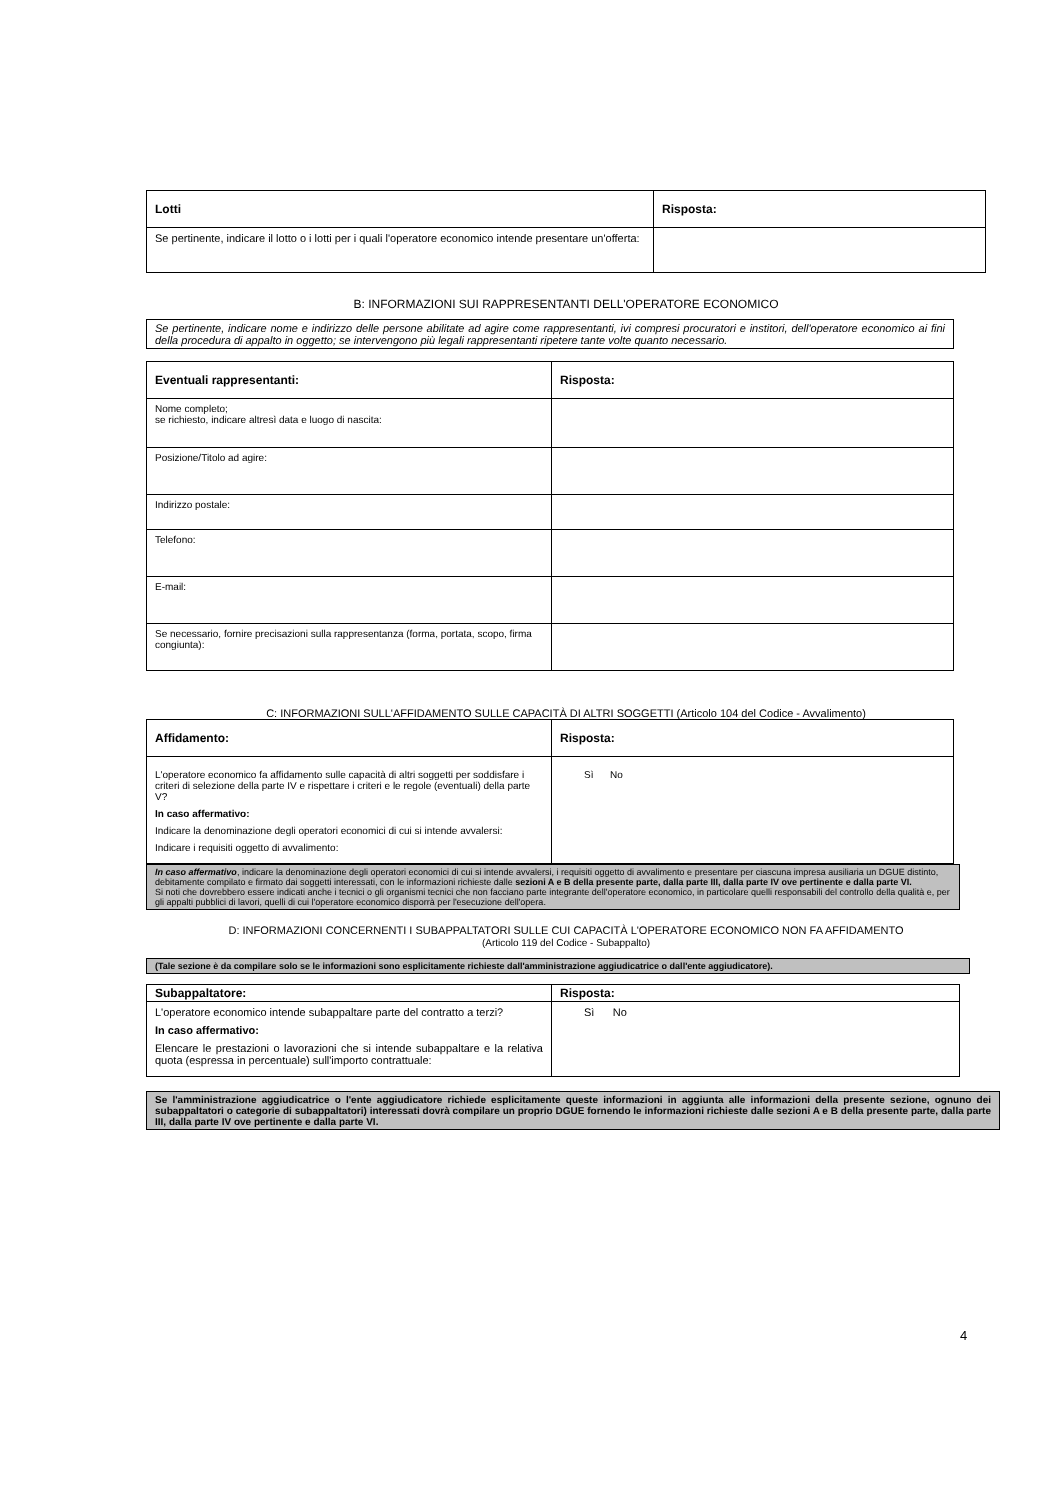| Lotti | Risposta: |
| --- | --- |
| Se pertinente, indicare il lotto o i lotti per i quali l'operatore economico intende presentare un'offerta: | |
B: INFORMAZIONI SUI RAPPRESENTANTI DELL'OPERATORE ECONOMICO
Se pertinente, indicare nome e indirizzo delle persone abilitate ad agire come rappresentanti, ivi compresi procuratori e institori, dell'operatore economico ai fini della procedura di appalto in oggetto; se intervengono più legali rappresentanti ripetere tante volte quanto necessario.
| Eventuali rappresentanti: | Risposta: |
| --- | --- |
| Nome completo; se richiesto, indicare altresì data e luogo di nascita: | |
| Posizione/Titolo ad agire: | |
| Indirizzo postale: | |
| Telefono: | |
| E-mail: | |
| Se necessario, fornire precisazioni sulla rappresentanza (forma, portata, scopo, firma congiunta): | |
C: INFORMAZIONI SULL'AFFIDAMENTO SULLE CAPACITÀ DI ALTRI SOGGETTI (Articolo 104 del Codice - Avvalimento)
| Affidamento: | Risposta: |
| --- | --- |
| L'operatore economico fa affidamento sulle capacità di altri soggetti per soddisfare i criteri di selezione della parte IV e rispettare i criteri e le regole (eventuali) della parte V? In caso affermativo: Indicare la denominazione degli operatori economici di cui si intende avvalersi: Indicare i requisiti oggetto di avvalimento: | Sì No |
In caso affermativo, indicare la denominazione degli operatori economici di cui si intende avvalersi, i requisiti oggetto di avvalimento e presentare per ciascuna impresa ausiliaria un DGUE distinto, debitamente compilato e firmato dai soggetti interessati, con le informazioni richieste dalle sezioni A e B della presente parte, dalla parte III, dalla parte IV ove pertinente e dalla parte VI.
Si noti che dovrebbero essere indicati anche i tecnici o gli organismi tecnici che non facciano parte integrante dell'operatore economico, in particolare quelli responsabili del controllo della qualità e, per gli appalti pubblici di lavori, quelli di cui l'operatore economico disporrà per l'esecuzione dell'opera.
D: INFORMAZIONI CONCERNENTI I SUBAPPALTATORI SULLE CUI CAPACITÀ L'OPERATORE ECONOMICO NON FA AFFIDAMENTO
(Articolo 119 del Codice - Subappalto)
(Tale sezione è da compilare solo se le informazioni sono esplicitamente richieste dall'amministrazione aggiudicatrice o dall'ente aggiudicatore).
| Subappaltatore: | Risposta: |
| --- | --- |
| L'operatore economico intende subappaltare parte del contratto a terzi? In caso affermativo: Elencare le prestazioni o lavorazioni che si intende subappaltare e la relativa quota (espressa in percentuale) sull'importo contrattuale: | Sì No |
Se l'amministrazione aggiudicatrice o l'ente aggiudicatore richiede esplicitamente queste informazioni in aggiunta alle informazioni della presente sezione, ognuno dei subappaltatori o categorie di subappaltatori) interessati dovrà compilare un proprio DGUE fornendo le informazioni richieste dalle sezioni A e B della presente parte, dalla parte III, dalla parte IV ove pertinente e dalla parte VI.
4